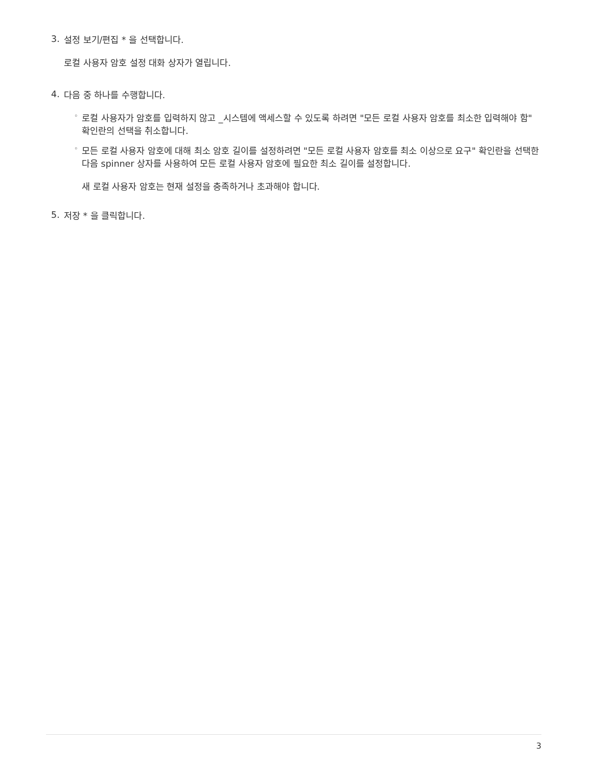3.
설정 보기/편집 * 을 선택합니다.
로컬 사용자 암호 설정 대화 상자가 열립니다.
4.
다음 중 하나를 수행합니다.
◦
로컬 사용자가 암호를 입력하지 않고 _시스템에 액세스할 수 있도록 하려면 "모든 로컬 사용자 암호를 최소한 입력해야 함" 확인란의 선택을 취소합니다.
◦
모든 로컬 사용자 암호에 대해 최소 암호 길이를 설정하려면 "모든 로컬 사용자 암호를 최소 이상으로 요구" 확인란을 선택한 다음 spinner 상자를 사용하여 모든 로컬 사용자 암호에 필요한 최소 길이를 설정합니다.
새 로컬 사용자 암호는 현재 설정을 충족하거나 초과해야 합니다.
5.
저장 * 을 클릭합니다.
3